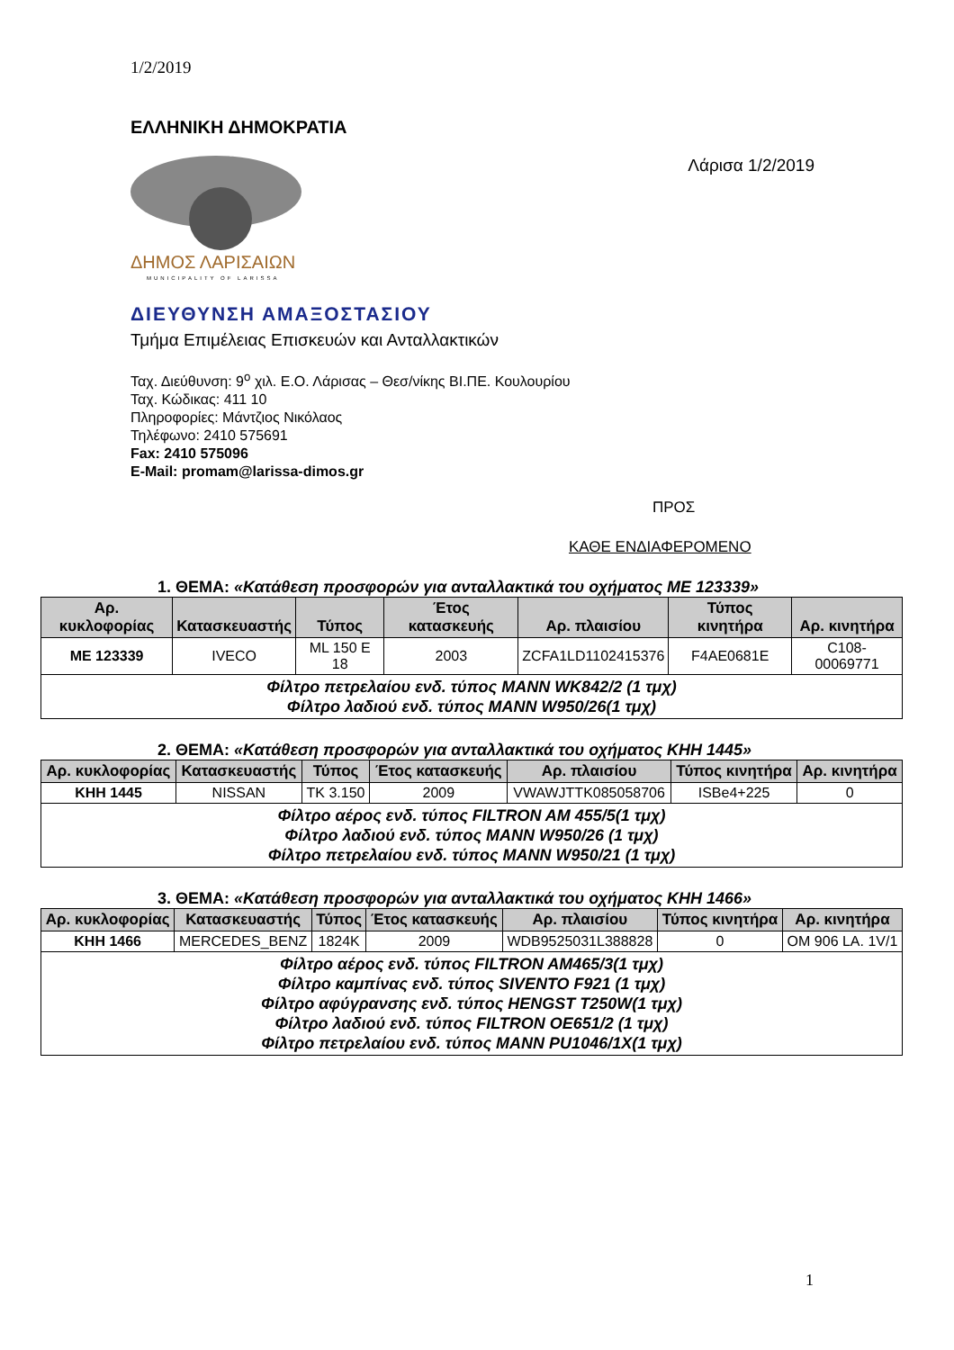1/2/2019
ΕΛΛΗΝΙΚΗ ΔΗΜΟΚΡΑΤΙΑ
ΔΗΜΟΣ ΛΑΡΙΣΑΙΩΝ
MUNICIPALITY OF LARISSA
Λάρισα 1/2/2019
ΔΙΕΥΘΥΝΣΗ ΑΜΑΞΟΣΤΑΣΙΟΥ
Τμήμα Επιμέλειας Επισκευών και Ανταλλακτικών
Ταχ. Διεύθυνση: 9<sup>ο</sup> χιλ. Ε.Ο. Λάρισας – Θεσ/νίκης ΒΙ.ΠΕ. Κουλουρίου
Ταχ. Κώδικας: 411 10
Πληροφορίες: Μάντζιος Νικόλαος
Τηλέφωνο: 2410 575691
Fax: 2410 575096
E-Mail: promam@larissa-dimos.gr
ΠΡΟΣ
ΚΑΘΕ ΕΝΔΙΑΦΕΡΟΜΕΝΟ
1. ΘΕΜΑ: «Κατάθεση προσφορών για ανταλλακτικά του οχήματος ΜΕ 123339»
| Αρ. κυκλοφορίας | Κατασκευαστής | Τύπος | Έτος κατασκευής | Αρ. πλαισίου | Τύπος κινητήρα | Αρ. κινητήρα |
| --- | --- | --- | --- | --- | --- | --- |
| ΜΕ 123339 | IVECO | ML 150 E 18 | 2003 | ZCFA1LD1102415376 | F4AE0681E | C108-00069771 |
| Φίλτρο πετρελαίου ενδ. τύπος MANN WK842/2 (1 τμχ) Φίλτρο λαδιού ενδ. τύπος MANN W950/26(1 τμχ) | | | | | | |
2. ΘΕΜΑ: «Κατάθεση προσφορών για ανταλλακτικά του οχήματος ΚΗΗ 1445»
| Αρ. κυκλοφορίας | Κατασκευαστής | Τύπος | Έτος κατασκευής | Αρ. πλαισίου | Τύπος κινητήρα | Αρ. κινητήρα |
| --- | --- | --- | --- | --- | --- | --- |
| ΚΗΗ 1445 | NISSAN | TK 3.150 | 2009 | VWAWJTTK085058706 | ISBe4+225 | 0 |
| Φίλτρο αέρος ενδ. τύπος FILTRON AM 455/5(1 τμχ) Φίλτρο λαδιού ενδ. τύπος MANN W950/26 (1 τμχ) Φίλτρο πετρελαίου ενδ. τύπος MANN W950/21 (1 τμχ) | | | | | | |
3. ΘΕΜΑ: «Κατάθεση προσφορών για ανταλλακτικά του οχήματος ΚΗΗ 1466»
| Αρ. κυκλοφορίας | Κατασκευαστής | Τύπος | Έτος κατασκευής | Αρ. πλαισίου | Τύπος κινητήρα | Αρ. κινητήρα |
| --- | --- | --- | --- | --- | --- | --- |
| ΚΗΗ 1466 | MERCEDES_BENZ | 1824K | 2009 | WDB9525031L388828 | 0 | OM 906 LA. 1V/1 |
| Φίλτρο αέρος ενδ. τύπος FILTRON AM465/3(1 τμχ) Φίλτρο καμπίνας ενδ. τύπος SIVENTO F921 (1 τμχ) Φίλτρο αφύγρανσης ενδ. τύπος HENGST T250W(1 τμχ) Φίλτρο λαδιού ενδ. τύπος FILTRON OE651/2 (1 τμχ) Φίλτρο πετρελαίου ενδ. τύπος MANN PU1046/1X(1 τμχ) | | | | | | |
1